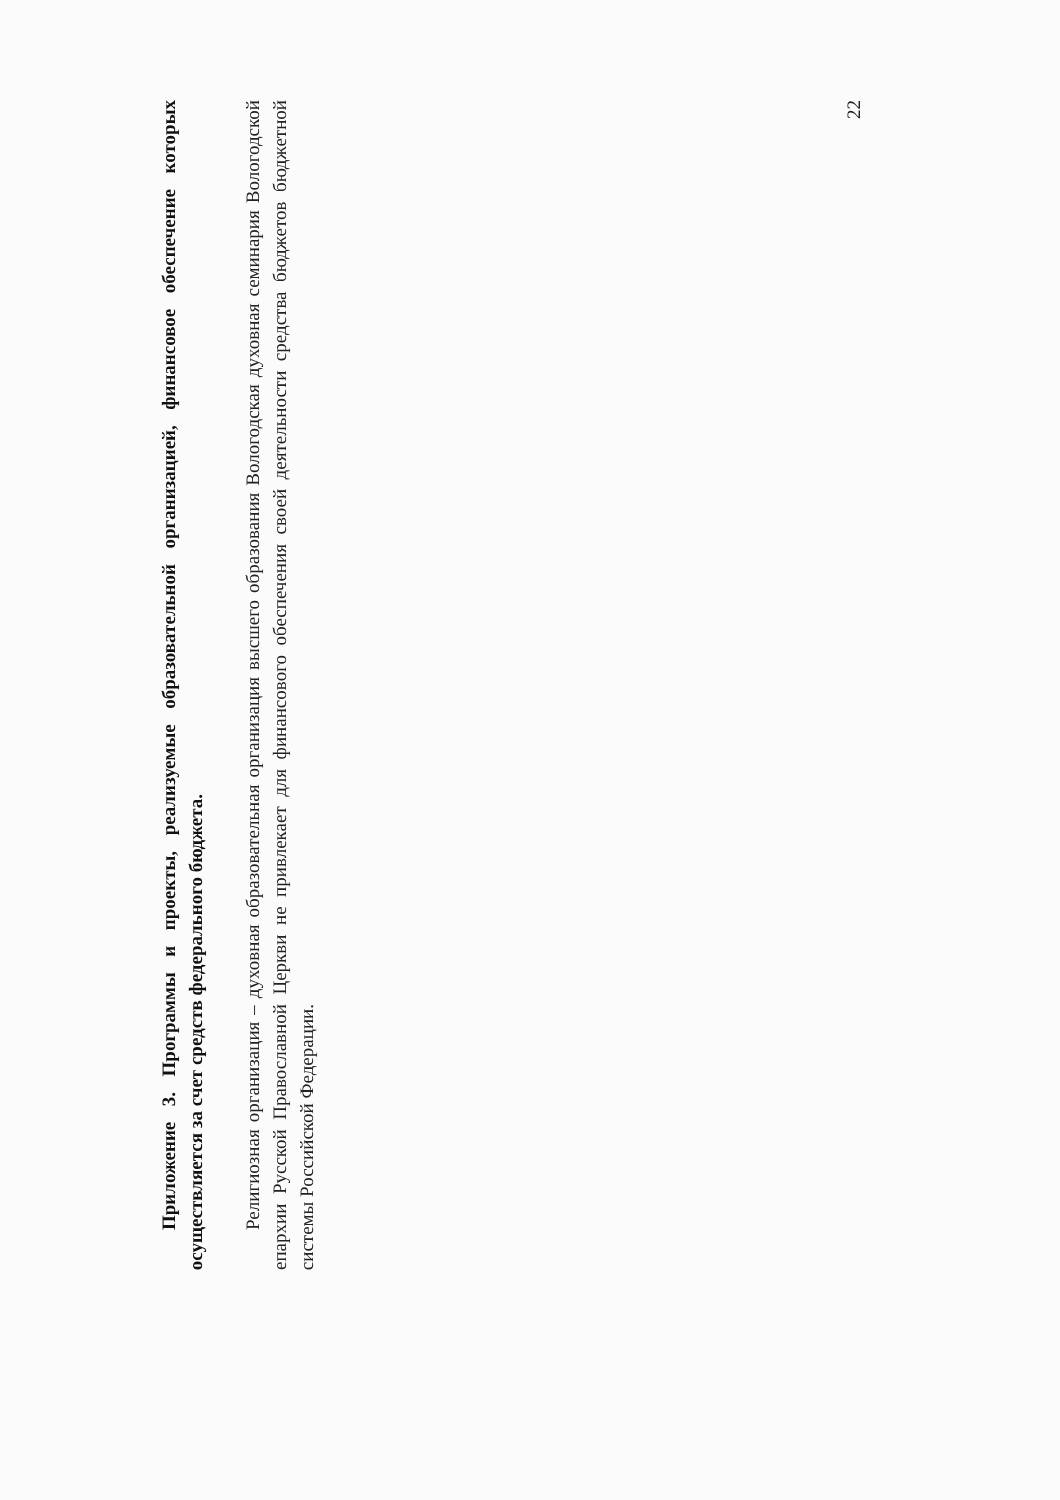Приложение 3. Программы и проекты, реализуемые образовательной организацией, финансовое обеспечение которых осуществляется за счет средств федерального бюджета.
Религиозная организация – духовная образовательная организация высшего образования Вологодская духовная семинария Вологодской епархии Русской Православной Церкви не привлекает для финансового обеспечения своей деятельности средства бюджетов бюджетной системы Российской Федерации.
22